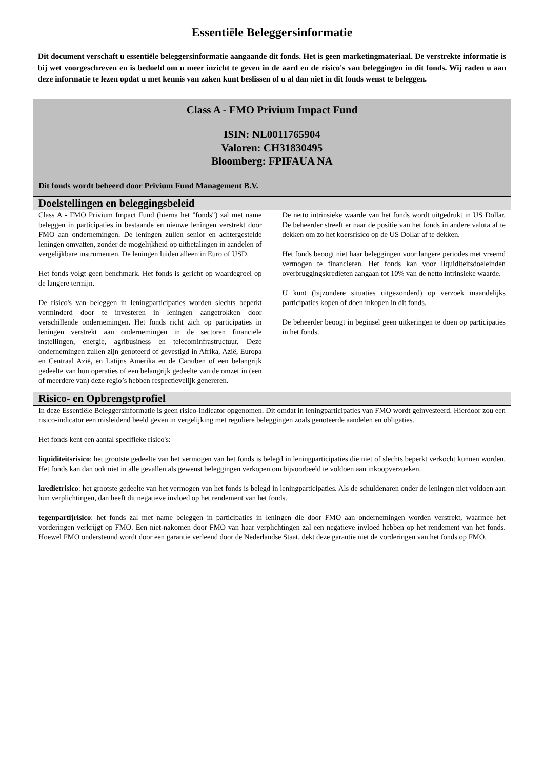Essentiële Beleggersinformatie
Dit document verschaft u essentiële beleggersinformatie aangaande dit fonds. Het is geen marketingmateriaal. De verstrekte informatie is bij wet voorgeschreven en is bedoeld om u meer inzicht te geven in de aard en de risico's van beleggingen in dit fonds. Wij raden u aan deze informatie te lezen opdat u met kennis van zaken kunt beslissen of u al dan niet in dit fonds wenst te beleggen.
Class A - FMO Privium Impact Fund
ISIN: NL0011765904
Valoren: CH31830495
Bloomberg: FPIFAUA NA
Dit fonds wordt beheerd door Privium Fund Management B.V.
Doelstellingen en beleggingsbeleid
Class A - FMO Privium Impact Fund (hierna het "fonds") zal met name beleggen in participaties in bestaande en nieuwe leningen verstrekt door FMO aan ondernemingen. De leningen zullen senior en achtergestelde leningen omvatten, zonder de mogelijkheid op uitbetalingen in aandelen of vergelijkbare instrumenten. De leningen luiden alleen in Euro of USD.
Het fonds volgt geen benchmark. Het fonds is gericht op waardegroei op de langere termijn.
De risico's van beleggen in leningparticipaties worden slechts beperkt verminderd door te investeren in leningen aangetrokken door verschillende ondernemingen. Het fonds richt zich op participaties in leningen verstrekt aan ondernemingen in de sectoren financiële instellingen, energie, agribusiness en telecominfrastructuur. Deze ondernemingen zullen zijn genoteerd of gevestigd in Afrika, Azië, Europa en Centraal Azië, en Latijns Amerika en de Caraïben of een belangrijk gedeelte van hun operaties of een belangrijk gedeelte van de omzet in (een of meerdere van) deze regio’s hebben respectievelijk genereren.
De netto intrinsieke waarde van het fonds wordt uitgedrukt in US Dollar. De beheerder streeft er naar de positie van het fonds in andere valuta af te dekken om zo het koersrisico op de US Dollar af te dekken.
Het fonds beoogt niet haar beleggingen voor langere periodes met vreemd vermogen te financieren. Het fonds kan voor liquiditeitsdoeleinden overbruggingskredieten aangaan tot 10% van de netto intrinsieke waarde.
U kunt (bijzondere situaties uitgezonderd) op verzoek maandelijks participaties kopen of doen inkopen in dit fonds.
De beheerder beoogt in beginsel geen uitkeringen te doen op participaties in het fonds.
Risico- en Opbrengstprofiel
In deze Essentiële Beleggersinformatie is geen risico-indicator opgenomen. Dit omdat in leningparticipaties van FMO wordt geinvesteerd. Hierdoor zou een risico-indicator een misleidend beeld geven in vergelijking met reguliere beleggingen zoals genoteerde aandelen en obligaties.
Het fonds kent een aantal specifieke risico's:
liquiditeitsrisico: het grootste gedeelte van het vermogen van het fonds is belegd in leningparticipaties die niet of slechts beperkt verkocht kunnen worden. Het fonds kan dan ook niet in alle gevallen als gewenst beleggingen verkopen om bijvoorbeeld te voldoen aan inkoopverzoeken.
kredietrisico: het grootste gedeelte van het vermogen van het fonds is belegd in leningparticipaties. Als de schuldenaren onder de leningen niet voldoen aan hun verplichtingen, dan heeft dit negatieve invloed op het rendement van het fonds.
tegenpartijrisico: het fonds zal met name beleggen in participaties in leningen die door FMO aan ondernemingen worden verstrekt, waarmee het vorderingen verkrijgt op FMO. Een niet-nakomen door FMO van haar verplichtingen zal een negatieve invloed hebben op het rendement van het fonds. Hoewel FMO ondersteund wordt door een garantie verleend door de Nederlandse Staat, dekt deze garantie niet de vorderingen van het fonds op FMO.